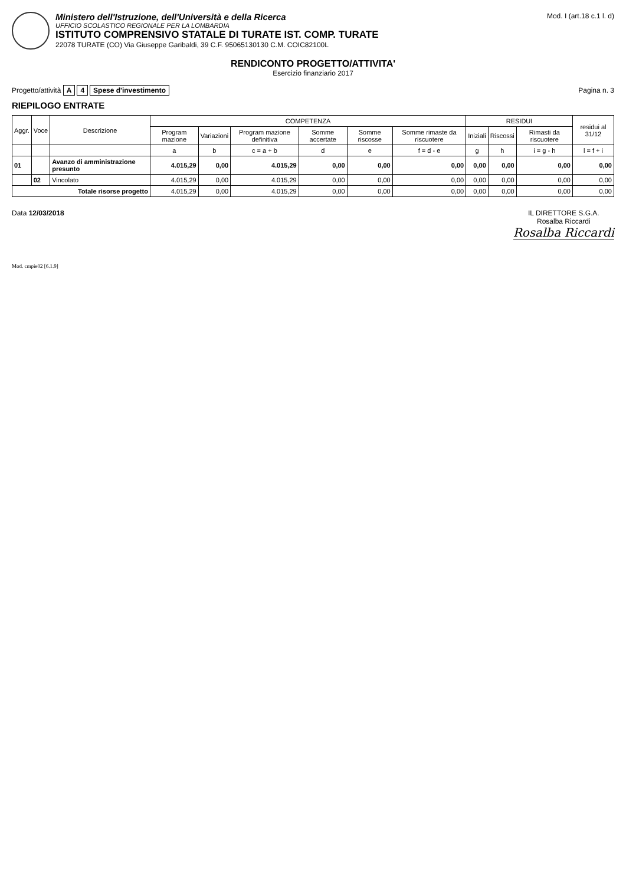Ministero dell'Istruzione, dell'Università e della Ricerca
UFFICIO SCOLASTICO REGIONALE PER LA LOMBARDIA
ISTITUTO COMPRENSIVO STATALE DI TURATE IST. COMP. TURATE
22078 TURATE (CO) Via Giuseppe Garibaldi, 39 C.F. 95065130130 C.M. COIC82100L
Mod. I (art.18 c.1 l. d)
RENDICONTO PROGETTO/ATTIVITA'
Esercizio finanziario 2017
Progetto/attività A 4 Spese d'investimento
Pagina n. 3
RIEPILOGO ENTRATE
| Aggr. | Voce | Descrizione | COMPETENZA | | | | | | RESIDUI | | | residui al 31/12 |
| --- | --- | --- | --- | --- | --- | --- | --- | --- | --- | --- | --- | --- |
| | | | Program mazione | Variazioni | Program mazione definitiva | Somme accertate | Somme riscosse | Somme rimaste da riscuotere | Iniziali | Riscossi | Rimasti da riscuotere | |
| | | | a | b | c = a + b | d | e | f = d - e | g | h | i = g - h | l = f + i |
| 01 | | Avanzo di amministrazione presunto | 4.015,29 | 0,00 | 4.015,29 | 0,00 | 0,00 | 0,00 | 0,00 | 0,00 | 0,00 | 0,00 |
| | 02 | Vincolato | 4.015,29 | 0,00 | 4.015,29 | 0,00 | 0,00 | 0,00 | 0,00 | 0,00 | 0,00 | 0,00 |
| Totale risorse progetto | | | 4.015,29 | 0,00 | 4.015,29 | 0,00 | 0,00 | 0,00 | 0,00 | 0,00 | 0,00 | 0,00 |
Data 12/03/2018 IL DIRETTORE S.G.A.
Rosalba Riccardi
Rosalba Riccardi
Mod. cmpie02 [6.1.9]